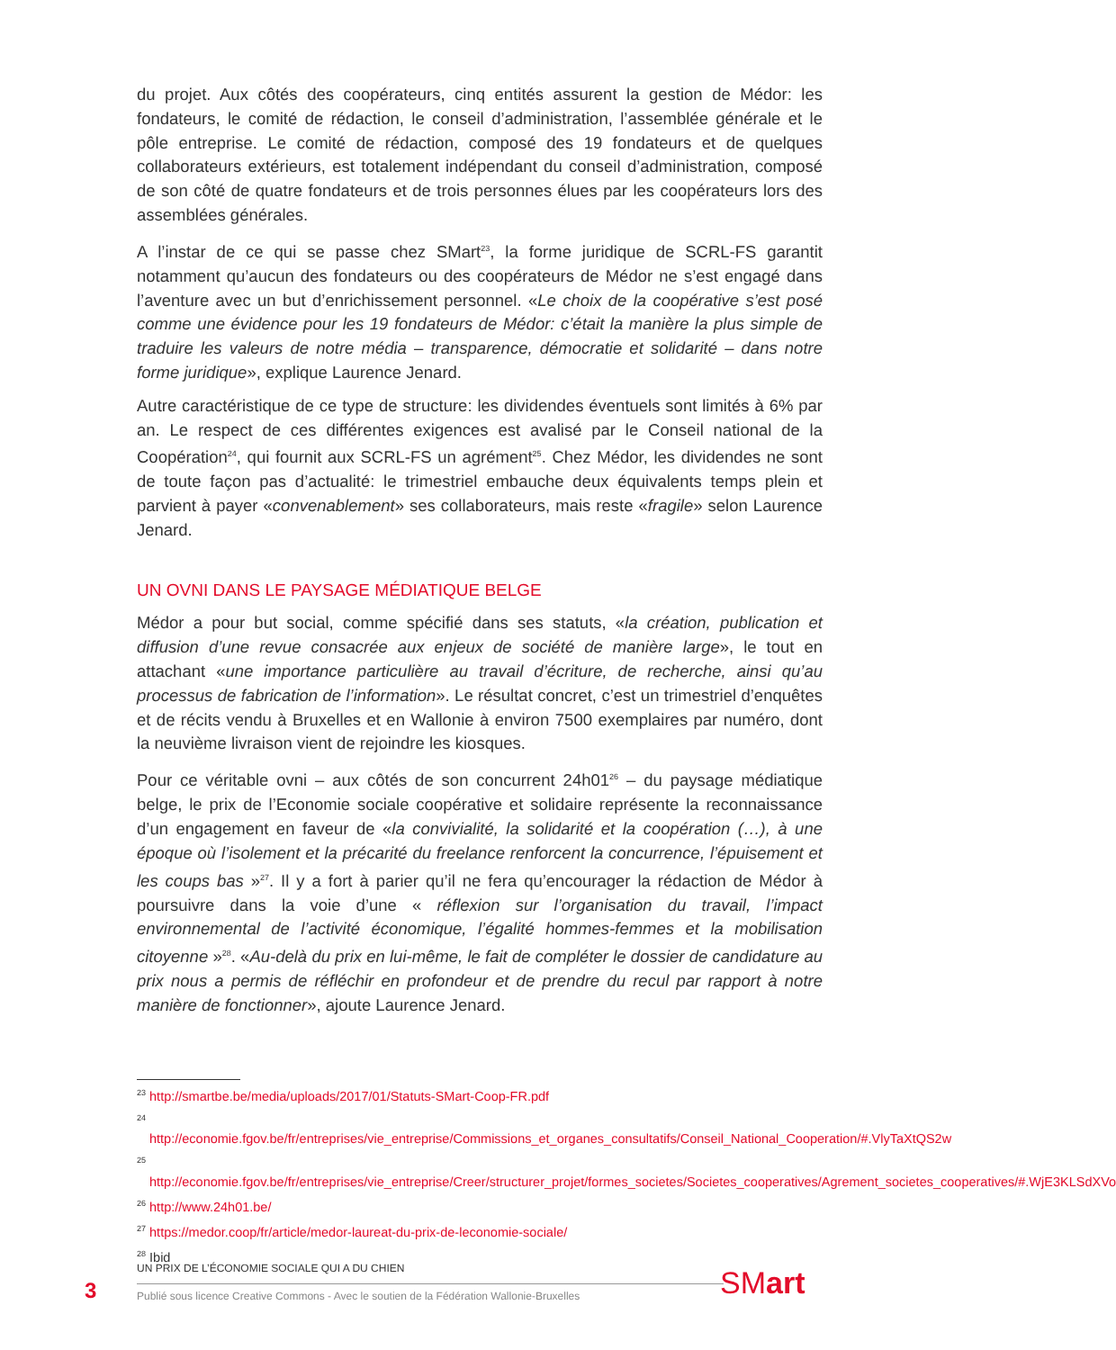du projet. Aux côtés des coopérateurs, cinq entités assurent la gestion de Médor: les fondateurs, le comité de rédaction, le conseil d’administration, l’assemblée générale et le pôle entreprise. Le comité de rédaction, composé des 19 fondateurs et de quelques collaborateurs extérieurs, est totalement indépendant du conseil d’administration, composé de son côté de quatre fondateurs et de trois personnes élues par les coopérateurs lors des assemblées générales.
A l’instar de ce qui se passe chez SMart<sup>23</sup>, la forme juridique de SCRL-FS garantit notamment qu’aucun des fondateurs ou des coopérateurs de Médor ne s’est engagé dans l’aventure avec un but d’enrichissement personnel. «Le choix de la coopérative s’est posé comme une évidence pour les 19 fondateurs de Médor: c’était la manière la plus simple de traduire les valeurs de notre média – transparence, démocratie et solidarité – dans notre forme juridique», explique Laurence Jenard.
Autre caractéristique de ce type de structure: les dividendes éventuels sont limités à 6% par an. Le respect de ces différentes exigences est avalisé par le Conseil national de la Coopération<sup>24</sup>, qui fournit aux SCRL-FS un agrément<sup>25</sup>. Chez Médor, les dividendes ne sont de toute façon pas d’actualité: le trimestriel embauche deux équivalents temps plein et parvient à payer «convenablement» ses collaborateurs, mais reste «fragile» selon Laurence Jenard.
UN OVNI DANS LE PAYSAGE MÉDIATIQUE BELGE
Médor a pour but social, comme spécifié dans ses statuts, «la création, publication et diffusion d’une revue consacrée aux enjeux de société de manière large», le tout en attachant «une importance particulière au travail d’écriture, de recherche, ainsi qu’au processus de fabrication de l’information». Le résultat concret, c’est un trimestriel d’enquêtes et de récits vendu à Bruxelles et en Wallonie à environ 7500 exemplaires par numéro, dont la neuvième livraison vient de rejoindre les kiosques.
Pour ce véritable ovni – aux côtés de son concurrent 24h01<sup>26</sup> – du paysage médiatique belge, le prix de l’Economie sociale coopérative et solidaire représente la reconnaissance d’un engagement en faveur de «la convivialité, la solidarité et la coopération (…), à une époque où l’isolement et la précarité du freelance renforcent la concurrence, l’épuisement et les coups bas »<sup>27</sup>. Il y a fort à parier qu’il ne fera qu’encourager la rédaction de Médor à poursuivre dans la voie d’une « réflexion sur l’organisation du travail, l’impact environnemental de l’activité économique, l’égalité hommes-femmes et la mobilisation citoyenne »<sup>28</sup>. «Au-delà du prix en lui-même, le fait de compléter le dossier de candidature au prix nous a permis de réfléchir en profondeur et de prendre du recul par rapport à notre manière de fonctionner», ajoute Laurence Jenard.
<sup>23</sup> http://smartbe.be/media/uploads/2017/01/Statuts-SMart-Coop-FR.pdf
<sup>24</sup> http://economie.fgov.be/fr/entreprises/vie_entreprise/Commissions_et_organes_consultatifs/Conseil_National_Cooperation/#.VlyTaXtQS2w
<sup>25</sup> http://economie.fgov.be/fr/entreprises/vie_entreprise/Creer/structurer_projet/formes_societes/Societes_cooperatives/Agrement_societes_cooperatives/#.WjE3KLSdXVo
<sup>26</sup> http://www.24h01.be/
<sup>27</sup> https://medor.coop/fr/article/medor-laureat-du-prix-de-leconomie-sociale/
<sup>28</sup> Ibid
3
UN PRIX DE L’ÉCONOMIE SOCIALE QUI A DU CHIEN
Publié sous licence Creative Commons - Avec le soutien de la Fédération Wallonie-Bruxelles
SMart